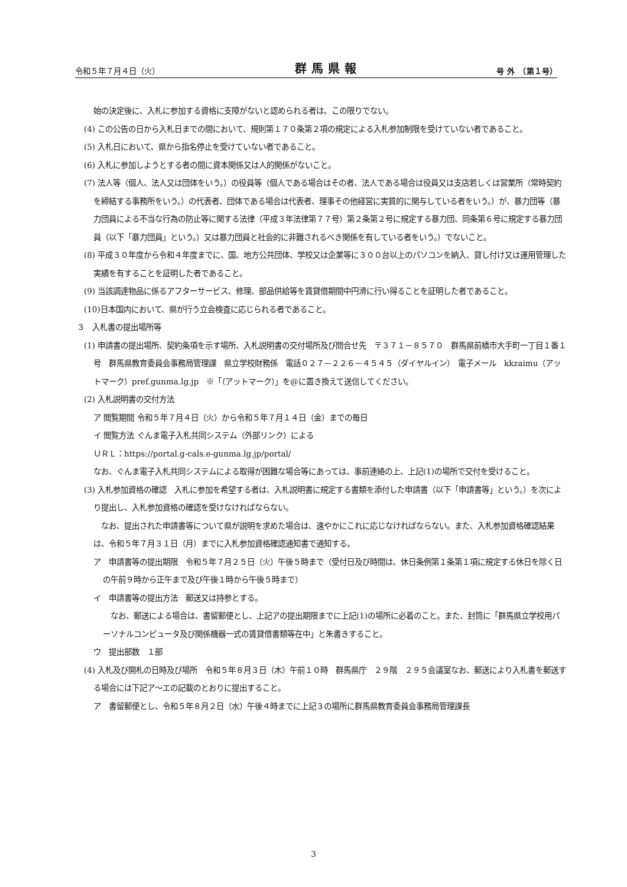令和５年７月４日（火） 群馬県報 号 外　（第１号）
始の決定後に、入札に参加する資格に支障がないと認められる者は、この限りでない。
(4) この公告の日から入札日までの間において、規則第１７０条第２項の規定による入札参加制限を受けていない者であること。
(5) 入札日において、県から指名停止を受けていない者であること。
(6) 入札に参加しようとする者の間に資本関係又は人的関係がないこと。
(7) 法人等（個人、法人又は団体をいう。）の役員等（個人である場合はその者、法人である場合は役員又は支店若しくは営業所（常時契約を締結する事務所をいう。）の代表者、団体である場合は代表者、理事その他経営に実質的に関与している者をいう。）が、暴力団等（暴力団員による不当な行為の防止等に関する法律（平成３年法律第７７号）第２条第２号に規定する暴力団、同条第６号に規定する暴力団員（以下「暴力団員」という。）又は暴力団員と社会的に非難されるべき関係を有している者をいう。）でないこと。
(8) 平成３０年度から令和４年度までに、国、地方公共団体、学校又は企業等に３００台以上のパソコンを納入、貸し付け又は運用管理した実績を有することを証明した者であること。
(9) 当該調達物品に係るアフターサービス、修理、部品供給等を賃貸借期間中円滑に行い得ることを証明した者であること。
(10)日本国内において、県が行う立会検査に応じられる者であること。
３　入札書の提出場所等
(1) 申請書の提出場所、契約条項を示す場所、入札説明書の交付場所及び問合せ先　〒３７１－８５７０　群馬県前橋市大手町一丁目１番１号　群馬県教育委員会事務局管理課　県立学校財務係　電話０２７－２２６－４５４５（ダイヤルイン）　電子メール　kkzaimu（アットマーク）pref.gunma.lg.jp　※「（アットマーク）」を@に置き換えて送信してください。
(2) 入札説明書の交付方法
ア 閲覧期間 令和５年７月４日（火）から令和５年７月１４日（金）までの毎日
イ 閲覧方法 ぐんま電子入札共同システム（外部リンク）による
ＵＲＬ：https://portal.g-cals.e-gunma.lg.jp/portal/
なお、ぐんま電子入札共同システムによる取得が困難な場合等にあっては、事前連絡の上、上記(1)の場所で交付を受けること。
(3) 入札参加資格の確認　入札に参加を希望する者は、入札説明書に規定する書類を添付した申請書（以下「申請書等」という。）を次により提出し、入札参加資格の確認を受けなければならない。
　なお、提出された申請書等について県が説明を求めた場合は、速やかにこれに応じなければならない。また、入札参加資格確認結果は、令和５年７月３１日（月）までに入札参加資格確認通知書で通知する。
ア　申請書等の提出期限　令和５年７月２５日（火）午後５時まで（受付日及び時間は、休日条例第１条第１項に規定する休日を除く日の午前９時から正午まで及び午後１時から午後５時まで）
イ　申請書等の提出方法　郵送又は持参とする。
　なお、郵送による場合は、書留郵便とし、上記アの提出期限までに上記(1)の場所に必着のこと。また、封筒に「群馬県立学校用パーソナルコンピュータ及び関係機器一式の賃貸借書類等在中」と朱書きすること。
ウ　提出部数　１部
(4) 入札及び開札の日時及び場所　令和５年８月３日（木）午前１０時　群馬県庁　２９階　２９５会議室なお、郵送により入札書を郵送する場合には下記ア～エの記載のとおりに提出すること。
ア　書留郵便とし、令和５年８月２日（水）午後４時までに上記３の場所に群馬県教育委員会事務局管理課長
3